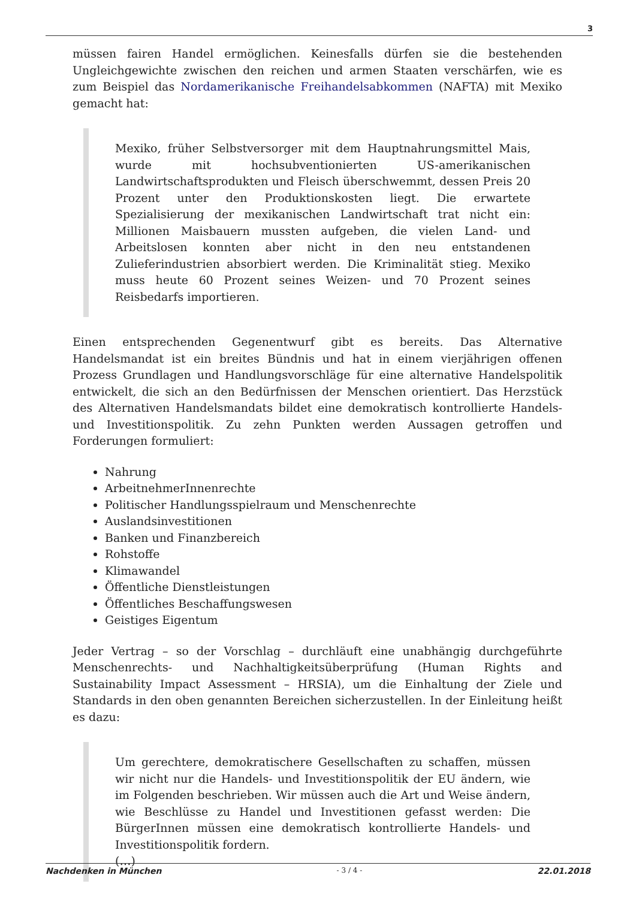3
müssen fairen Handel ermöglichen. Keinesfalls dürfen sie die bestehenden Ungleichgewichte zwischen den reichen und armen Staaten verschärfen, wie es zum Beispiel das Nordamerikanische Freihandelsabkommen (NAFTA) mit Mexiko gemacht hat:
Mexiko, früher Selbstversorger mit dem Hauptnahrungsmittel Mais, wurde mit hochsubventionierten US-amerikanischen Landwirtschaftsprodukten und Fleisch überschwemmt, dessen Preis 20 Prozent unter den Produktionskosten liegt. Die erwartete Spezialisierung der mexikanischen Landwirtschaft trat nicht ein: Millionen Maisbauern mussten aufgeben, die vielen Land- und Arbeitslosen konnten aber nicht in den neu entstandenen Zulieferindustrien absorbiert werden. Die Kriminalität stieg. Mexiko muss heute 60 Prozent seines Weizen- und 70 Prozent seines Reisbedarfs importieren.
Einen entsprechenden Gegenentwurf gibt es bereits. Das Alternative Handelsmandat ist ein breites Bündnis und hat in einem vierjährigen offenen Prozess Grundlagen und Handlungsvorschläge für eine alternative Handelspolitik entwickelt, die sich an den Bedürfnissen der Menschen orientiert. Das Herzstück des Alternativen Handelsmandats bildet eine demokratisch kontrollierte Handels- und Investitionspolitik. Zu zehn Punkten werden Aussagen getroffen und Forderungen formuliert:
Nahrung
ArbeitnehmerInnenrechte
Politischer Handlungsspielraum und Menschenrechte
Auslandsinvestitionen
Banken und Finanzbereich
Rohstoffe
Klimawandel
Öffentliche Dienstleistungen
Öffentliches Beschaffungswesen
Geistiges Eigentum
Jeder Vertrag – so der Vorschlag – durchläuft eine unabhängig durchgeführte Menschenrechts- und Nachhaltigkeitsüberprüfung (Human Rights and Sustainability Impact Assessment – HRSIA), um die Einhaltung der Ziele und Standards in den oben genannten Bereichen sicherzustellen. In der Einleitung heißt es dazu:
Um gerechtere, demokratischere Gesellschaften zu schaffen, müssen wir nicht nur die Handels- und Investitionspolitik der EU ändern, wie im Folgenden beschrieben. Wir müssen auch die Art und Weise ändern, wie Beschlüsse zu Handel und Investitionen gefasst werden: Die BürgerInnen müssen eine demokratisch kontrollierte Handels- und Investitionspolitik fordern.
(…)
Nachdenken in München - 3 / 4 - 22.01.2018